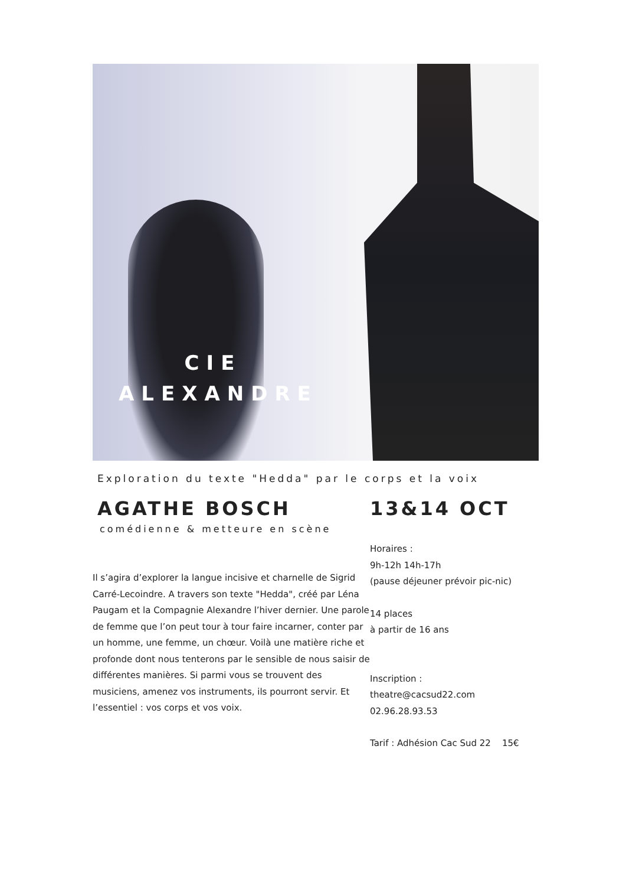CIE
ALEXANDRE
Exploration du texte "Hedda" par le corps et la voix
AGATHE BOSCH
comédienne & metteure en scène
Il s’agira d’explorer la langue incisive et charnelle de Sigrid Carré-Lecoindre. A travers son texte "Hedda", créé par Léna Paugam et la Compagnie Alexandre l’hiver dernier. Une parole de femme que l’on peut tour à tour faire incarner, conter par un homme, une femme, un chœur. Voilà une matière riche et profonde dont nous tenterons par le sensible de nous saisir de différentes manières. Si parmi vous se trouvent des musiciens, amenez vos instruments, ils pourront servir. Et l’essentiel : vos corps et vos voix.
13&14 OCT
Horaires :
9h-12h 14h-17h
(pause déjeuner prévoir pic-nic)
14 places
à partir de 16 ans
Inscription :
theatre@cacsud22.com
02.96.28.93.53
Tarif : Adhésion Cac Sud 22 15€